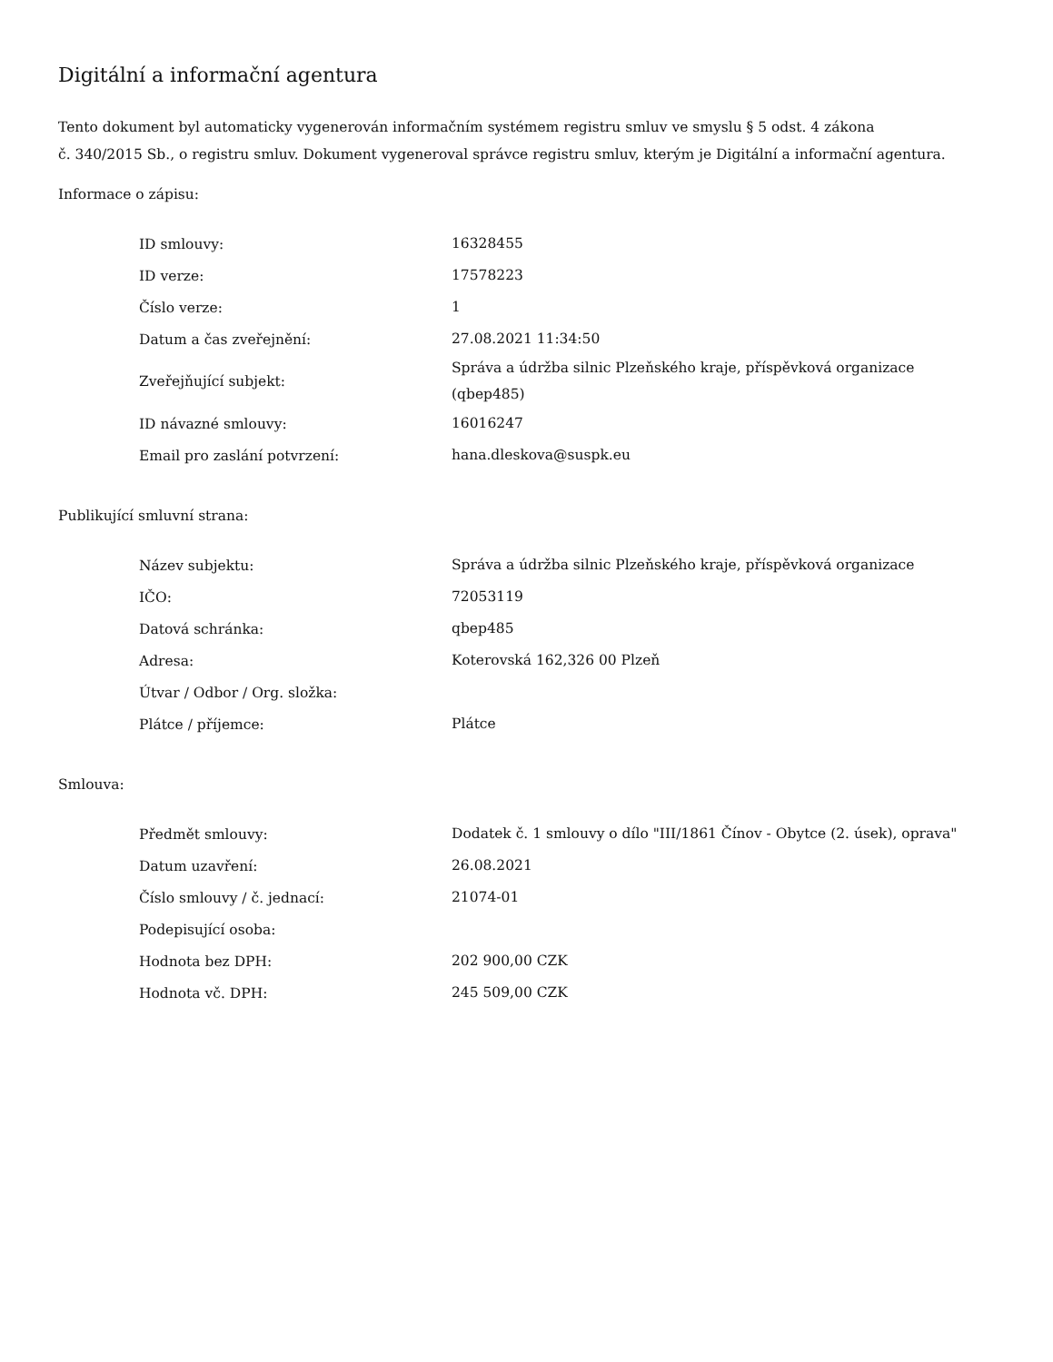Digitální a informační agentura
Tento dokument byl automaticky vygenerován informačním systémem registru smluv ve smyslu § 5 odst. 4 zákona
č. 340/2015 Sb., o registru smluv. Dokument vygeneroval správce registru smluv, kterým je Digitální a informační agentura.
Informace o zápisu:
| ID smlouvy: | 16328455 |
| ID verze: | 17578223 |
| Číslo verze: | 1 |
| Datum a čas zveřejnění: | 27.08.2021 11:34:50 |
| Zveřejňující subjekt: | Správa a údržba silnic Plzeňského kraje, příspěvková organizace (qbep485) |
| ID návazné smlouvy: | 16016247 |
| Email pro zaslání potvrzení: | hana.dleskova@suspk.eu |
Publikující smluvní strana:
| Název subjektu: | Správa a údržba silnic Plzeňského kraje, příspěvková organizace |
| IČO: | 72053119 |
| Datová schránka: | qbep485 |
| Adresa: | Koterovská 162,326 00 Plzeň |
| Útvar / Odbor / Org. složka: | |
| Plátce / příjemce: | Plátce |
Smlouva:
| Předmět smlouvy: | Dodatek č. 1 smlouvy o dílo "III/1861 Čínov - Obytce (2. úsek), oprava" |
| Datum uzavření: | 26.08.2021 |
| Číslo smlouvy / č. jednací: | 21074-01 |
| Podepisující osoba: | |
| Hodnota bez DPH: | 202 900,00 CZK |
| Hodnota vč. DPH: | 245 509,00 CZK |